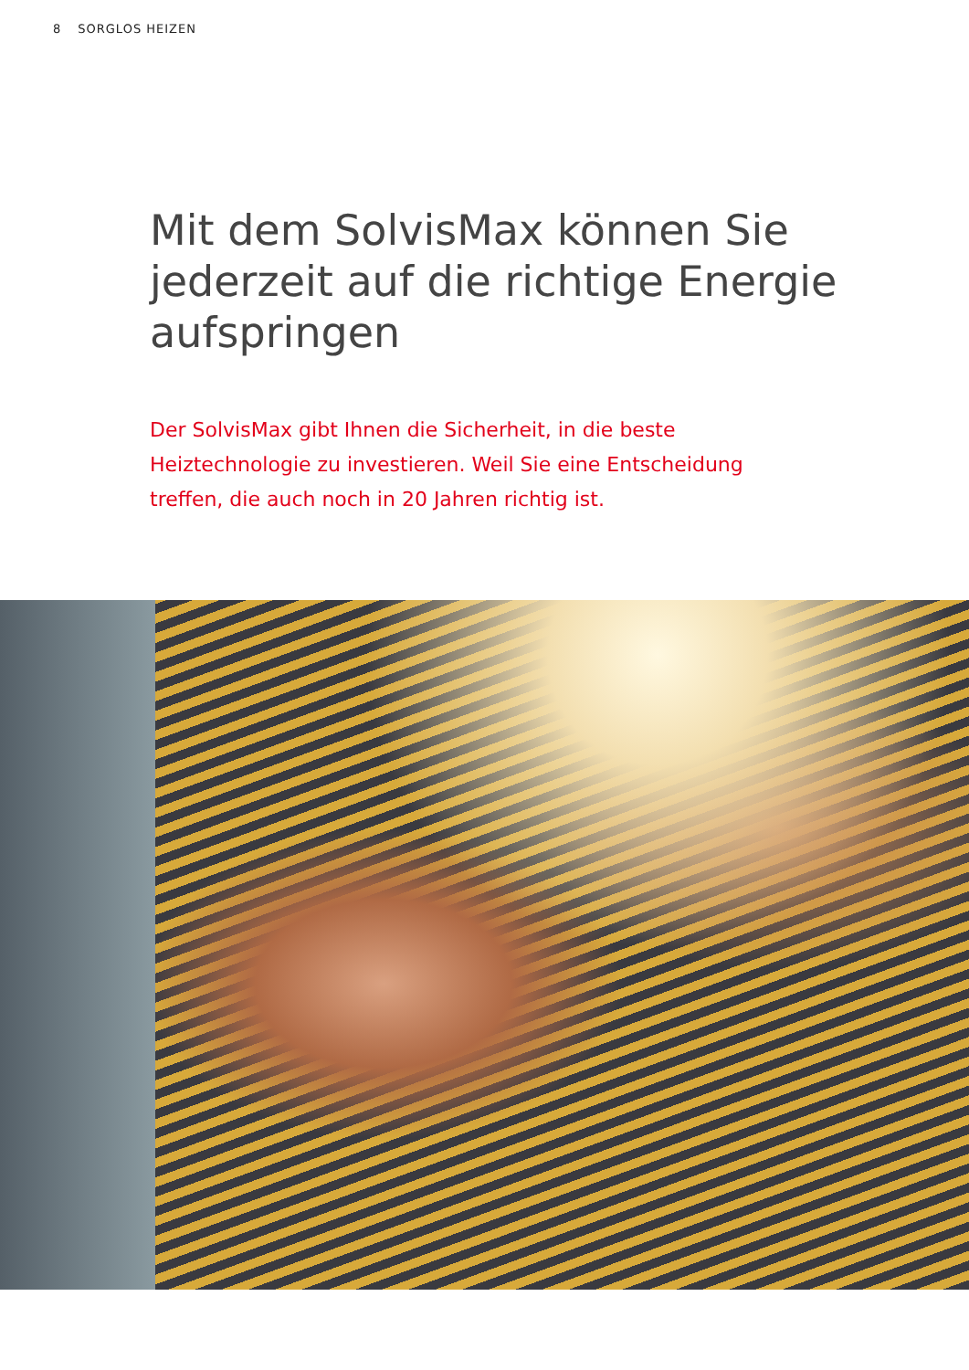8 SORGLOS HEIZEN
Mit dem SolvisMax können Sie jederzeit auf die richtige Energie aufspringen
Der SolvisMax gibt Ihnen die Sicherheit, in die beste Heiztechnologie zu investieren. Weil Sie eine Entscheidung treffen, die auch noch in 20 Jahren richtig ist.